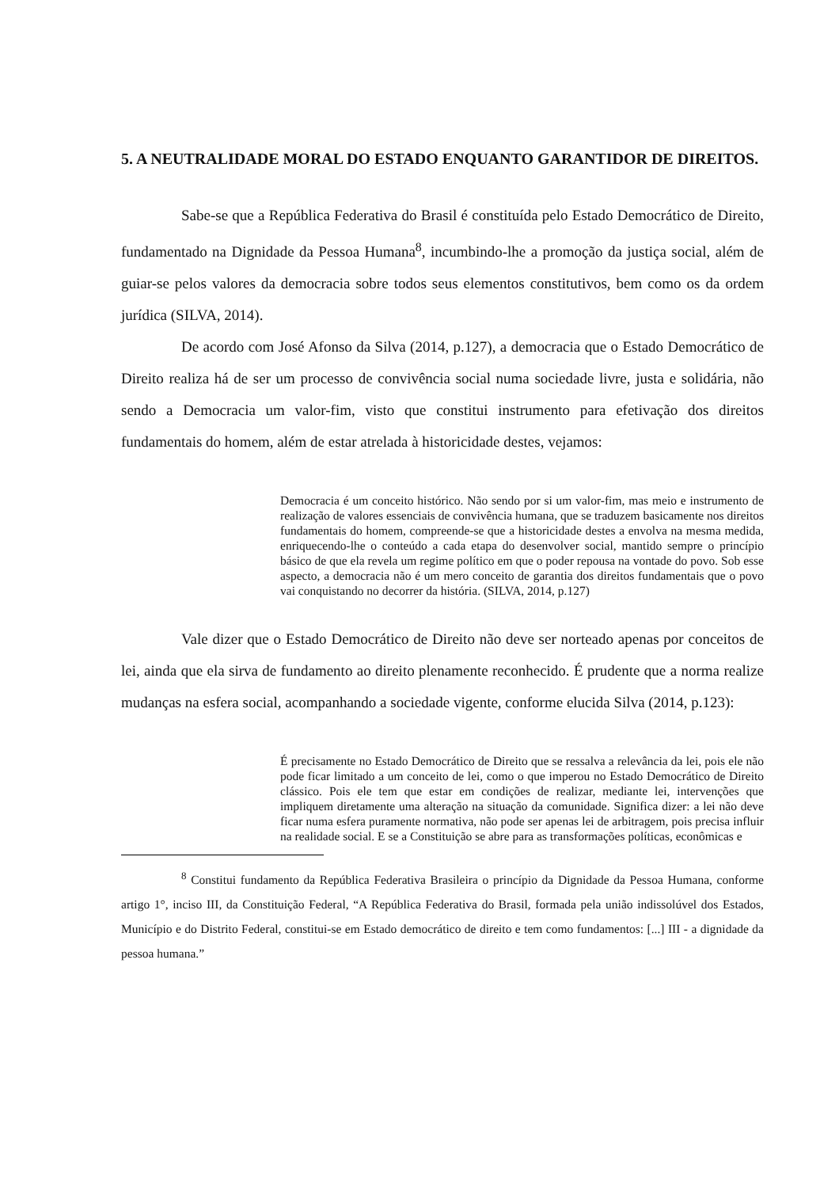5. A NEUTRALIDADE MORAL DO ESTADO ENQUANTO GARANTIDOR DE DIREITOS.
Sabe-se que a República Federativa do Brasil é constituída pelo Estado Democrático de Direito, fundamentado na Dignidade da Pessoa Humana<sup>8</sup>, incumbindo-lhe a promoção da justiça social, além de guiar-se pelos valores da democracia sobre todos seus elementos constitutivos, bem como os da ordem jurídica (SILVA, 2014).
De acordo com José Afonso da Silva (2014, p.127), a democracia que o Estado Democrático de Direito realiza há de ser um processo de convivência social numa sociedade livre, justa e solidária, não sendo a Democracia um valor-fim, visto que constitui instrumento para efetivação dos direitos fundamentais do homem, além de estar atrelada à historicidade destes, vejamos:
Democracia é um conceito histórico. Não sendo por si um valor-fim, mas meio e instrumento de realização de valores essenciais de convivência humana, que se traduzem basicamente nos direitos fundamentais do homem, compreende-se que a historicidade destes a envolva na mesma medida, enriquecendo-lhe o conteúdo a cada etapa do desenvolver social, mantido sempre o princípio básico de que ela revela um regime político em que o poder repousa na vontade do povo. Sob esse aspecto, a democracia não é um mero conceito de garantia dos direitos fundamentais que o povo vai conquistando no decorrer da história. (SILVA, 2014, p.127)
Vale dizer que o Estado Democrático de Direito não deve ser norteado apenas por conceitos de lei, ainda que ela sirva de fundamento ao direito plenamente reconhecido. É prudente que a norma realize mudanças na esfera social, acompanhando a sociedade vigente, conforme elucida Silva (2014, p.123):
É precisamente no Estado Democrático de Direito que se ressalva a relevância da lei, pois ele não pode ficar limitado a um conceito de lei, como o que imperou no Estado Democrático de Direito clássico. Pois ele tem que estar em condições de realizar, mediante lei, intervenções que impliquem diretamente uma alteração na situação da comunidade. Significa dizer: a lei não deve ficar numa esfera puramente normativa, não pode ser apenas lei de arbitragem, pois precisa influir na realidade social. E se a Constituição se abre para as transformações políticas, econômicas e
<sup>8</sup> Constitui fundamento da República Federativa Brasileira o princípio da Dignidade da Pessoa Humana, conforme artigo 1°, inciso III, da Constituição Federal, “A República Federativa do Brasil, formada pela união indissolúvel dos Estados, Município e do Distrito Federal, constitui-se em Estado democrático de direito e tem como fundamentos: [...] III - a dignidade da pessoa humana.”